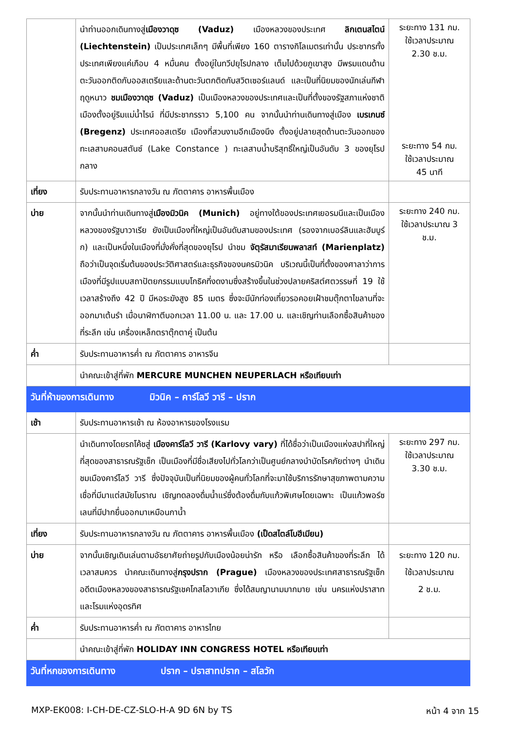| | นำท่านออกเดินทางสู่ เมืองวาดุซ (Vaduz) เมืองหลวงของประเทศ ลิกเตนสไตน์ (Liechtenstein) เป็นประเทศเล็กๆ มีพื้นที่เพียง 160 ตารางกิโลเมตรเท่านั้น ประชากรทั้งประเทศเพียงแค่เกือบ 4 หมื่นคน ตั้งอยู่ในทวีปยุโรปกลาง เต็มไปด้วยภูเขาสูง มีพรมแดนด้านตะวันออกติดกับออสเตรียและด้านตะวันตกติดกับสวิตเซอร์แลนด์ และเป็นที่นิยมของนักเล่นกีฬาฤดูหนาว ชมเมืองวาดุซ (Vaduz) เป็นเมืองหลวงของประเทศและเป็นที่ตั้งของรัฐสภาแห่งชาติ เมืองตั้งอยู่ริมแม่น้ำไรน์ ที่มีประชากรราว 5,100 คน จากนั้นนำท่านเดินทางสู่เมือง เบรเกนซ์ (Bregenz) ประเทศออสเตรีย เมืองที่สวนงามอีกเมืองนึง ตั้งอยู่ปลายสุดด้านตะวันออกของทะเลสาบคอนสตันซ์ (Lake Constance ) ทะเลสาบน้ำบริสุทธิ์ใหญ่เป็นอันดับ 3 ของยุโรปกลาง | ระยะทาง 131 กม. ใช้เวลาประมาณ 2.30 ช.ม. ระยะทาง 54 กม. ใช้เวลาประมาณ 45 นาที |
| เที่ยง | รับประทานอาหารกลางวัน ณ ภัตตาคาร อาหารพื้นเมือง | |
| บ่าย | จากนั้นนำท่านเดินทางสู่ เมืองมิวนิค (Munich) อยู่ทางใต้ของประเทศเยอรมนีและเป็นเมืองหลวงของรัฐบาวาเรีย ยังเป็นเมืองที่ใหญ่เป็นอันดับสามของประเทศ (รองจากเบอร์ลินและฮัมบูร์ก) และเป็นหนึ่งในเมืองที่มั่งคั่งที่สุดของยุโรป นำชม จัตุรัสมาเรียนพลาสท์ (Marienplatz) ถือว่าเป็นจุดเริ่มต้นของประวัติศาสตร์และธุรกิจของนครมิวนิค บริเวณนี้เป็นที่ตั้งของศาลาว่าการเมืองที่มีรูปแบบสถาปัตยกรรมแบบโกธิคที่งดงามซึ่งสร้างขึ้นในช่วงปลายคริสต์ศตวรรษที่ 19 ใช้เวลาสร้างถึง 42 ปี มีหอระฆังสูง 85 เมตร ซึ่งจะมีนักท่องเที่ยวรอคอยเฝ้าชมตุ๊กตาไขลานที่จะออกมาเต้นรำ เมื่อนาฬิกาตีบอกเวลา 11.00 น. และ 17.00 น. และเชิญท่านเลือกซื้อสินค้าของที่ระลึก เช่น เครื่องเหล็กตราตุ๊กตาคู่ เป็นต้น | ระยะทาง 240 กม. ใช้เวลาประมาณ 3 ช.ม. |
| ค่ำ | รับประทานอาหารค่ำ ณ ภัตตาคาร อาหารจีน | |
| | นำคณะเข้าสู่ที่พัก MERCURE MUNCHEN NEUPERLACH หรือเทียบเท่า | |
| วันที่ห้าของการเดินทาง มิวนิค – คาร์โลวี วารี – ปราก | | |
| เช้า | รับประทานอาหารเช้า ณ ห้องอาหารของโรงแรม | |
| | นำเดินทางโดยรถโค้ชสู่ เมืองคาร์โลวี วารี (Karlovy vary) ที่ได้ชื่อว่าเป็นเมืองแห่งสปาที่ใหญ่ที่สุดของสาธารณรัฐเช็ก เป็นเมืองที่มีชื่อเสียงไปทั่วโลกว่าเป็นศูนย์กลางบำบัดโรคภัยต่างๆ นำเดินชมเมืองคาร์โลวี วารี ซึ่งปัจจุบันเป็นที่นิยมของผู้คนทั่วโลกที่จะมาใช้บริการรักษาสุขภาพตามความเชื่อที่มีมาแต่สมัยโบราณ เชิญทดลองดื่มน้ำแร่ซึ่งต้องดื่มกับแก้วพิเศษโดยเฉพาะ เป็นแก้วพอร์ซเลนที่มีปากยื่นออกมาเหมือนกาน้ำ | ระยะทาง 297 กม. ใช้เวลาประมาณ 3.30 ช.ม. |
| เที่ยง | รับประทานอาหารกลางวัน ณ ภัตตาคาร อาหารพื้นเมือง (เป็ดสไตล์โบฮีเมียน) | |
| บ่าย | จากนั้นเชิญเดินเล่นตามอัธยาศัยถ่ายรูปกับเมืองน้อยน่ารัก หรือ เลือกซื้อสินค้าของที่ระลึก ได้เวลาสมควร นำคณะเดินทางสู่ กรุงปราก (Prague) เมืองหลวงของประเทศสาธารณรัฐเช็ก อดีตเมืองหลวงของสาธารณรัฐเชคโกสโลวาเกีย ซึ่งได้สมญานามมากมาย เช่น นครแห่งปราสาท และโรมแห่งอุดรทิศ | ระยะทาง 120 กม. ใช้เวลาประมาณ 2 ช.ม. |
| ค่ำ | รับประทานอาหารค่ำ ณ ภัตตาคาร อาหารไทย | |
| | นำคณะเข้าสู่ที่พัก HOLIDAY INN CONGRESS HOTEL หรือเทียบเท่า | |
| วันที่หกของการเดินทาง ปราก – ปราสาทปราก – สโลวัก | | |
MXP-EK008: I-CH-DE-CZ-SLO-H-A 9D 6N by TS หน้า 4 จาก 15